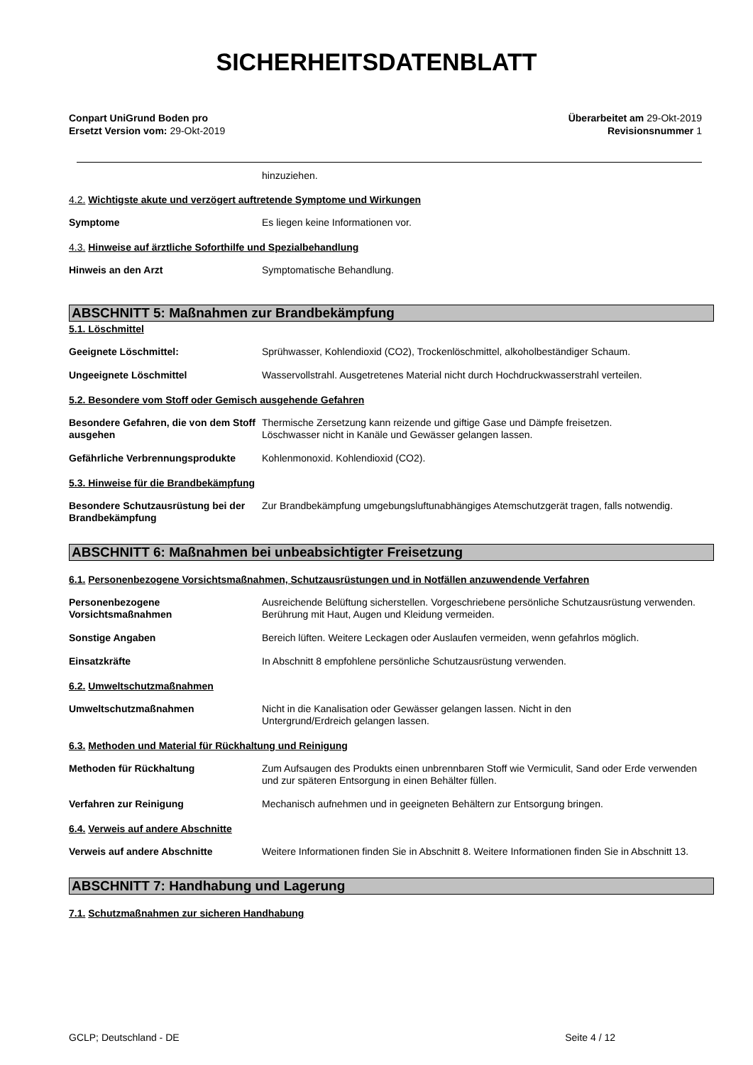SICHERHEITSDATENBLATT
Conpart UniGrund Boden pro
Ersetzt Version vom: 29-Okt-2019
Überarbeitet am 29-Okt-2019
Revisionsnummer 1
hinzuziehen.
4.2. Wichtigste akute und verzögert auftretende Symptome und Wirkungen
Symptome Es liegen keine Informationen vor.
4.3. Hinweise auf ärztliche Soforthilfe und Spezialbehandlung
Hinweis an den Arzt Symptomatische Behandlung.
ABSCHNITT 5: Maßnahmen zur Brandbekämpfung
5.1. Löschmittel
Geeignete Löschmittel: Sprühwasser, Kohlendioxid (CO2), Trockenlöschmittel, alkoholbeständiger Schaum.
Ungeeignete Löschmittel Wasservollstrahl. Ausgetretenes Material nicht durch Hochdruckwasserstrahl verteilen.
5.2. Besondere vom Stoff oder Gemisch ausgehende Gefahren
Besondere Gefahren, die von dem Stoff ausgehen
Thermische Zersetzung kann reizende und giftige Gase und Dämpfe freisetzen.
Löschwasser nicht in Kanäle und Gewässer gelangen lassen.
Gefährliche Verbrennungsprodukte Kohlenmonoxid. Kohlendioxid (CO2).
5.3. Hinweise für die Brandbekämpfung
Besondere Schutzausrüstung bei der Brandbekämpfung
Zur Brandbekämpfung umgebungsluftunabhängiges Atemschutzgerät tragen, falls notwendig.
ABSCHNITT 6: Maßnahmen bei unbeabsichtigter Freisetzung
6.1. Personenbezogene Vorsichtsmaßnahmen, Schutzausrüstungen und in Notfällen anzuwendende Verfahren
Personenbezogene Vorsichtsmaßnahmen
Ausreichende Belüftung sicherstellen. Vorgeschriebene persönliche Schutzausrüstung verwenden. Berührung mit Haut, Augen und Kleidung vermeiden.
Sonstige Angaben Bereich lüften. Weitere Leckagen oder Auslaufen vermeiden, wenn gefahrlos möglich.
Einsatzkräfte In Abschnitt 8 empfohlene persönliche Schutzausrüstung verwenden.
6.2. Umweltschutzmaßnahmen
Umweltschutzmaßnahmen Nicht in die Kanalisation oder Gewässer gelangen lassen. Nicht in den
Untergrund/Erdreich gelangen lassen.
6.3. Methoden und Material für Rückhaltung und Reinigung
Methoden für Rückhaltung Zum Aufsaugen des Produkts einen unbrennbaren Stoff wie Vermiculit, Sand oder Erde verwenden und zur späteren Entsorgung in einen Behälter füllen.
Verfahren zur Reinigung Mechanisch aufnehmen und in geeigneten Behältern zur Entsorgung bringen.
6.4. Verweis auf andere Abschnitte
Verweis auf andere Abschnitte Weitere Informationen finden Sie in Abschnitt 8. Weitere Informationen finden Sie in Abschnitt 13.
ABSCHNITT 7: Handhabung und Lagerung
7.1. Schutzmaßnahmen zur sicheren Handhabung
GCLP; Deutschland - DE Seite 4 / 12